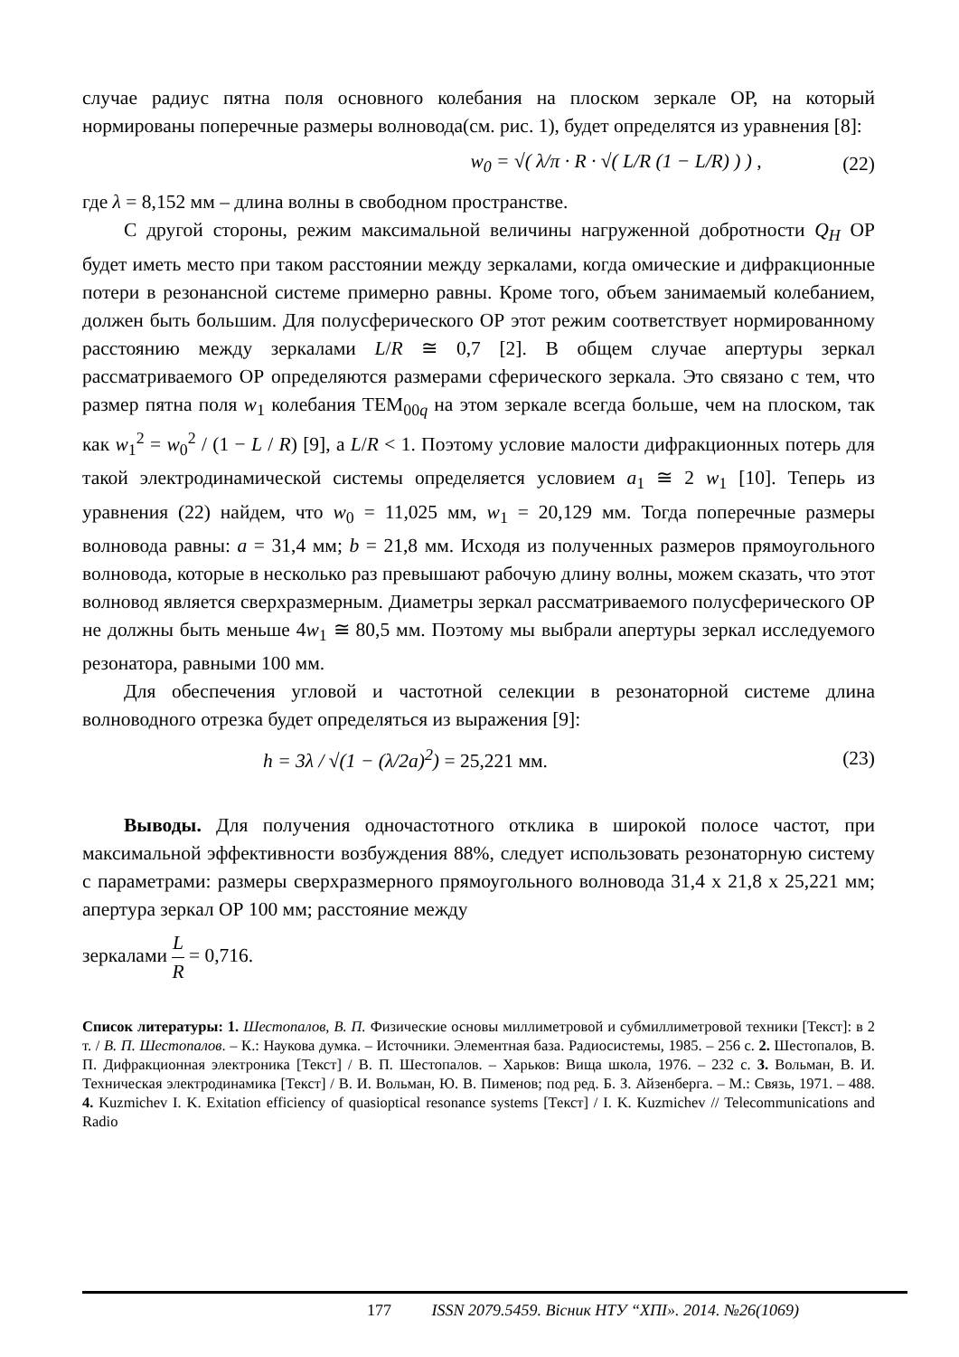случае радиус пятна поля основного колебания на плоском зеркале ОР, на который нормированы поперечные размеры волновода(см. рис. 1), будет определятся из уравнения [8]:
w<sub>0</sub> = √( λ/π · R · √( L/R (1 − L/R) ) ) ,
(22)
где λ = 8,152 мм – длина волны в свободном пространстве.
С другой стороны, режим максимальной величины нагруженной добротности Q<sub>H</sub> ОР будет иметь место при таком расстоянии между зеркалами, когда омические и дифракционные потери в резонансной системе примерно равны. Кроме того, объем занимаемый колебанием, должен быть большим. Для полусферического ОР этот режим соответствует нормированному расстоянию между зеркалами L/R ≅ 0,7 [2]. В общем случае апертуры зеркал рассматриваемого ОР определяются размерами сферического зеркала. Это связано с тем, что размер пятна поля w<sub>1</sub> колебания TEM<sub>00q</sub> на этом зеркале всегда больше, чем на плоском, так как w<sub>1</sub><sup>2</sup> = w<sub>0</sub><sup>2</sup> / (1 − L / R) [9], а L/R < 1. Поэтому условие малости дифракционных потерь для такой электродинамической системы определяется условием a<sub>1</sub> ≅ 2 w<sub>1</sub> [10]. Теперь из уравнения (22) найдем, что w<sub>0</sub> = 11,025 мм, w<sub>1</sub> = 20,129 мм. Тогда поперечные размеры волновода равны: a = 31,4 мм; b = 21,8 мм. Исходя из полученных размеров прямоугольного волновода, которые в несколько раз превышают рабочую длину волны, можем сказать, что этот волновод является сверхразмерным. Диаметры зеркал рассматриваемого полусферического ОР не должны быть меньше 4w<sub>1</sub> ≅ 80,5 мм. Поэтому мы выбрали апертуры зеркал исследуемого резонатора, равными 100 мм.
Для обеспечения угловой и частотной селекции в резонаторной системе длина волноводного отрезка будет определяться из выражения [9]:
h = 3λ / √(1 − (λ/2a)<sup>2</sup>) = 25,221 мм.
(23)
Выводы. Для получения одночастотного отклика в широкой полосе частот, при максимальной эффективности возбуждения 88%, следует использовать резонаторную систему с параметрами: размеры сверхразмерного прямоугольного волновода 31,4 х 21,8 х 25,221 мм; апертура зеркал ОР 100 мм; расстояние между
зеркалами L R = 0,716.
Список литературы: 1. Шестопалов, В. П. Физические основы миллиметровой и субмиллиметровой техники [Текст]: в 2 т. / В. П. Шестопалов. – К.: Наукова думка. – Источники. Элементная база. Радиосистемы, 1985. – 256 с. 2. Шестопалов, В. П. Дифракционная электроника [Текст] / В. П. Шестопалов. – Харьков: Вища школа, 1976. – 232 с. 3. Вольман, В. И. Техническая электродинамика [Текст] / В. И. Вольман, Ю. В. Пименов; под ред. Б. З. Айзенберга. – М.: Связь, 1971. – 488. 4. Kuzmichev I. K. Exitation efficiency of quasioptical resonance systems [Текст] / I. K. Kuzmichev // Telecommunications and Radio
177 ISSN 2079.5459. Вісник НТУ “ХПІ». 2014. №26(1069)